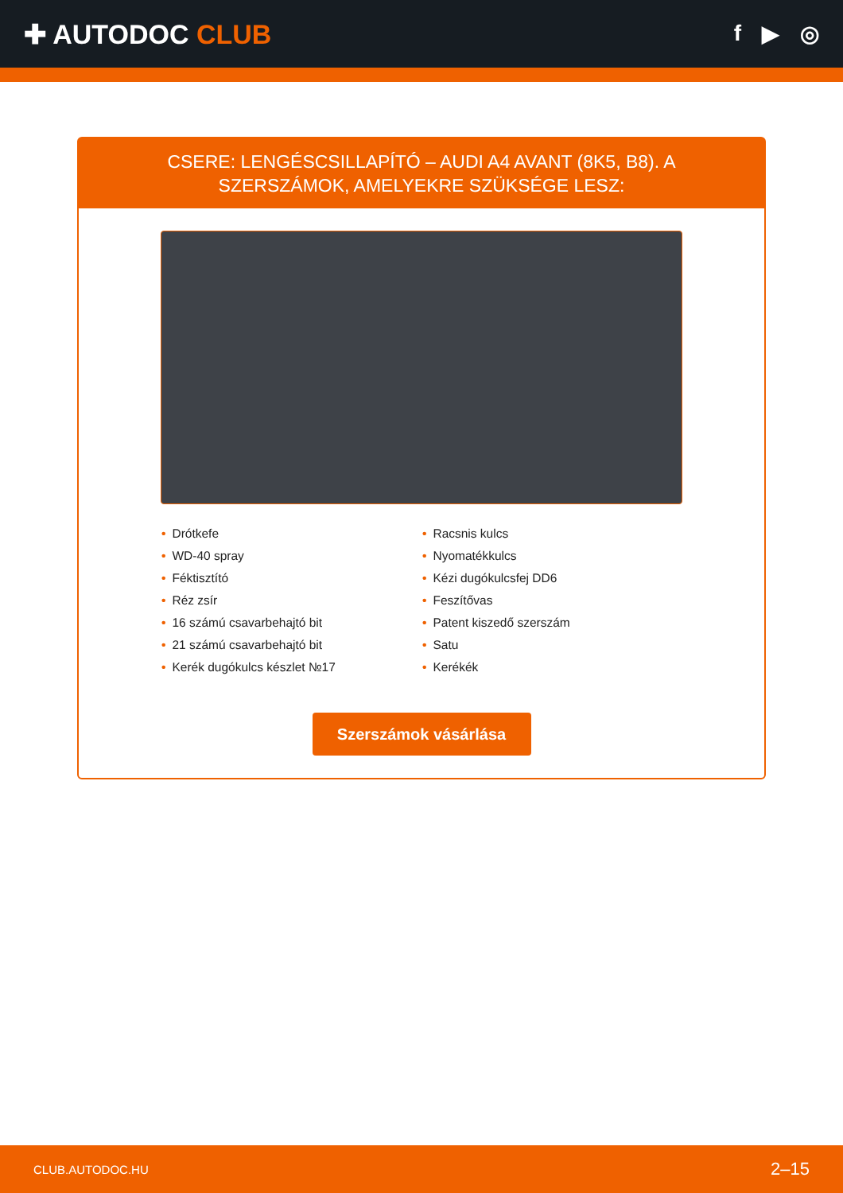✚ AUTODOC CLUB
f ▶ ◎
CSERE: LENGÉSCSILLAPÍTÓ – AUDI A4 AVANT (8K5, B8). A SZERSZÁMOK, AMELYEKRE SZÜKSÉGE LESZ:
• Drótkefe
• WD-40 spray
• Féktisztító
• Réz zsír
• 16 számú csavarbehajtó bit
• 21 számú csavarbehajtó bit
• Kerék dugókulcs készlet №17
• Racsnis kulcs
• Nyomatékkulcs
• Kézi dugókulcsfej DD6
• Feszítővas
• Patent kiszedő szerszám
• Satu
• Kerékék
Szerszámok vásárlása
CLUB.AUTODOC.HU 2–15